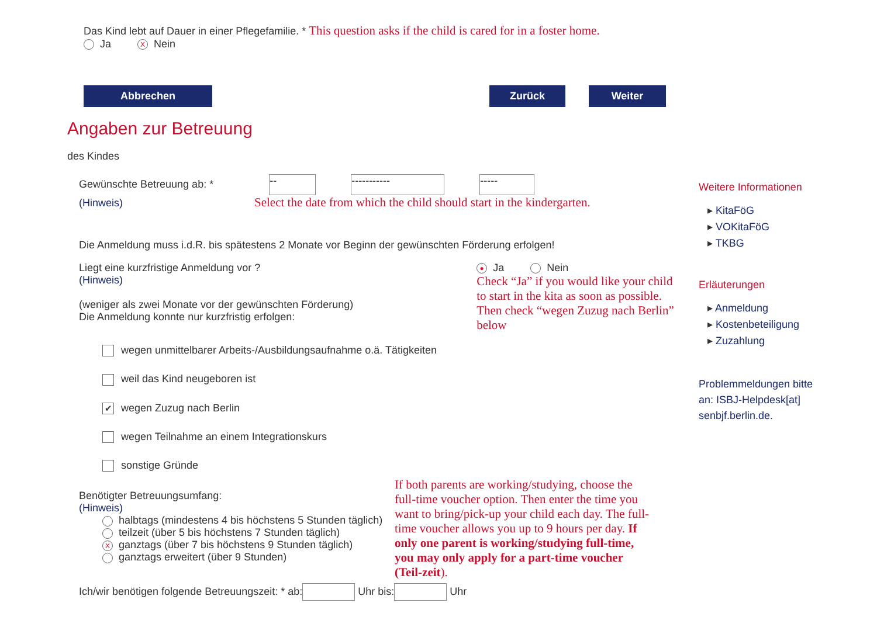Das Kind lebt auf Dauer in einer Pflegefamilie. * This question asks if the child is cared for in a foster home.
Ja X Nein
Abbrechen Zurück Weiter
Angaben zur Betreuung
des Kindes
Gewünschte Betreuung ab: * -- ----------- -----
(Hinweis) Select the date from which the child should start in the kindergarten.
Die Anmeldung muss i.d.R. bis spätestens 2 Monate vor Beginn der gewünschten Förderung erfolgen!
Liegt eine kurzfristige Anmeldung vor ?
(Hinweis)
(weniger als zwei Monate vor der gewünschten Förderung)
Die Anmeldung konnte nur kurzfristig erfolgen:
● Ja Nein
Check “Ja” if you would like your child to start in the kita as soon as possible. Then check “wegen Zuzug nach Berlin” below
wegen unmittelbarer Arbeits-/Ausbildungsaufnahme o.ä. Tätigkeiten
weil das Kind neugeboren ist
✔ wegen Zuzug nach Berlin
wegen Teilnahme an einem Integrationskurs
sonstige Gründe
Benötigter Betreuungsumfang:
(Hinweis)
halbtags (mindestens 4 bis höchstens 5 Stunden täglich)
teilzeit (über 5 bis höchstens 7 Stunden täglich)
Xganztags (über 7 bis höchstens 9 Stunden täglich)
ganztags erweitert (über 9 Stunden)
If both parents are working/studying, choose the full-time voucher option. Then enter the time you want to bring/pick-up your child each day. The full-time voucher allows you up to 9 hours per day. If only one parent is working/studying full-time, you may only apply for a part-time voucher (Teil-zeit).
Ich/wir benötigen folgende Betreuungszeit: * ab: Uhr bis: Uhr
Weitere Informationen
▸ KitaFöG
▸ VOKitaFöG
▸ TKBG
Erläuterungen
▸ Anmeldung
▸ Kostenbeteiligung
▸ Zuzahlung
Problemmeldungen bitte an: ISBJ-Helpdesk[at] senbjf.berlin.de.